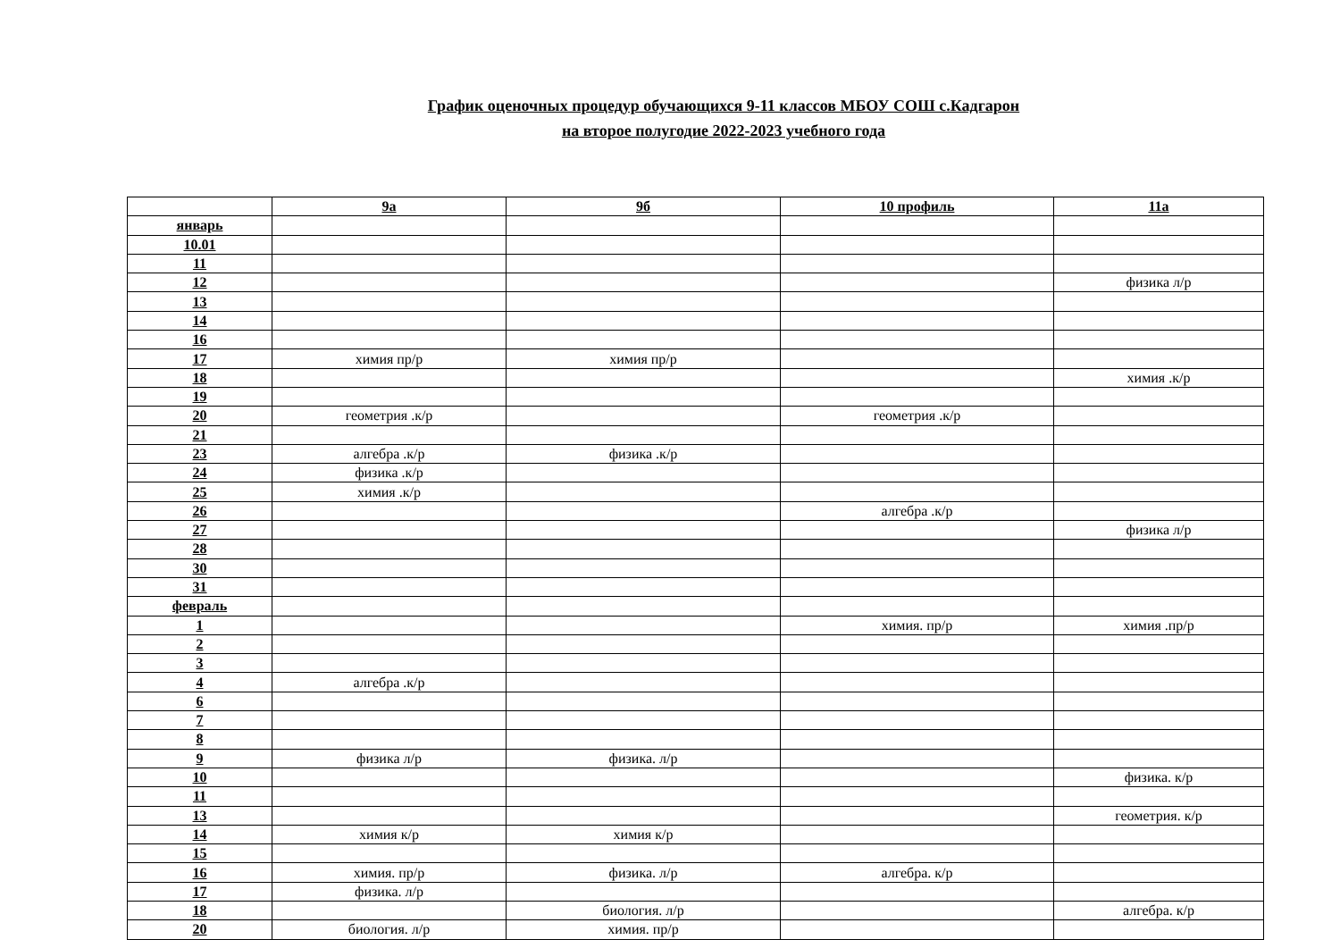График оценочных процедур обучающихся 9-11 классов МБОУ СОШ с.Кадгарон
на второе полугодие 2022-2023 учебного года
| | 9а | 9б | 10 профиль | 11а |
| --- | --- | --- | --- | --- |
| январь | | | | |
| 10.01 | | | | |
| 11 | | | | |
| 12 | | | | физика л/р |
| 13 | | | | |
| 14 | | | | |
| 16 | | | | |
| 17 | химия пр/р | химия пр/р | | |
| 18 | | | | химия .к/р |
| 19 | | | | |
| 20 | геометрия .к/р | | геометрия .к/р | |
| 21 | | | | |
| 23 | алгебра .к/р | физика .к/р | | |
| 24 | физика .к/р | | | |
| 25 | химия .к/р | | | |
| 26 | | | алгебра .к/р | |
| 27 | | | | физика л/р |
| 28 | | | | |
| 30 | | | | |
| 31 | | | | |
| февраль | | | | |
| 1 | | | химия. пр/р | химия .пр/р |
| 2 | | | | |
| 3 | | | | |
| 4 | алгебра .к/р | | | |
| 6 | | | | |
| 7 | | | | |
| 8 | | | | |
| 9 | физика л/р | физика. л/р | | |
| 10 | | | | физика. к/р |
| 11 | | | | |
| 13 | | | | геометрия. к/р |
| 14 | химия к/р | химия к/р | | |
| 15 | | | | |
| 16 | химия. пр/р | физика. л/р | алгебра. к/р | |
| 17 | физика. л/р | | | |
| 18 | | биология. л/р | | алгебра. к/р |
| 20 | биология. л/р | химия. пр/р | | |